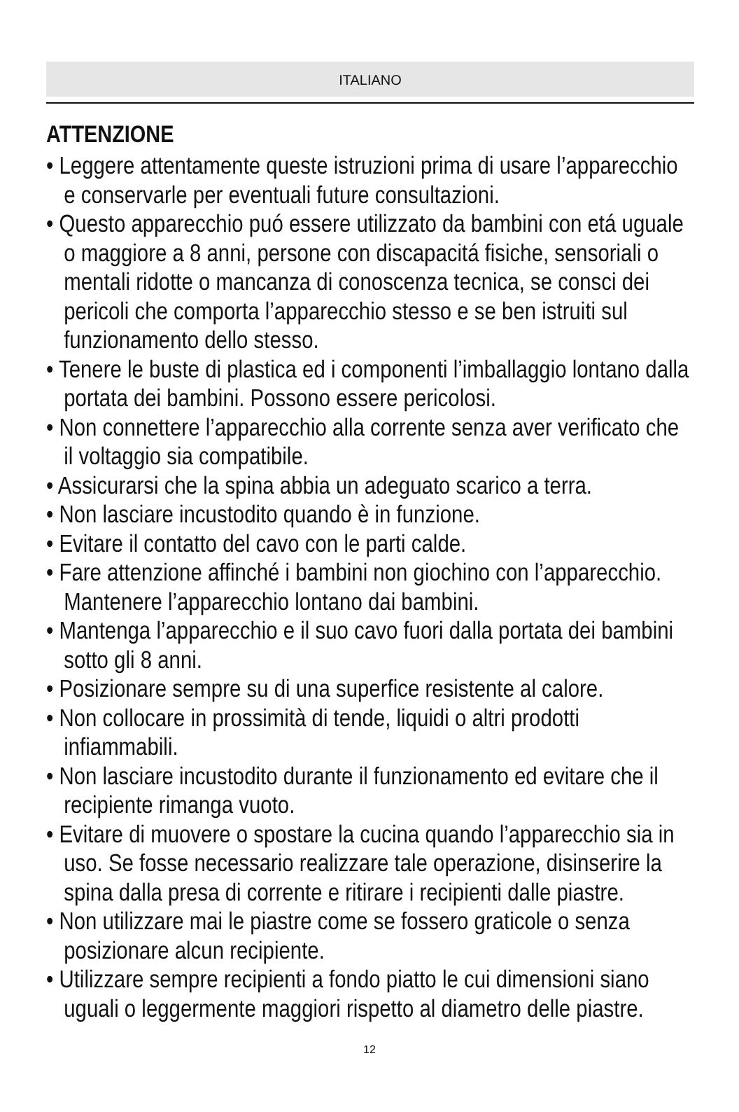ITALIANO
ATTENZIONE
• Leggere attentamente queste istruzioni prima di usare l’apparecchio e conservarle per eventuali future consultazioni.
• Questo apparecchio puó essere utilizzato da bambini con etá uguale o maggiore a 8 anni, persone con discapacitá fisiche, sensoriali o mentali ridotte o mancanza di conoscenza tecnica, se consci dei pericoli che comporta l’apparecchio stesso e se ben istruiti sul funzionamento dello stesso.
• Tenere le buste di plastica ed i componenti l’imballaggio lontano dalla portata dei bambini. Possono essere pericolosi.
• Non connettere l’apparecchio alla corrente senza aver verificato che il voltaggio sia compatibile.
• Assicurarsi che la spina abbia un adeguato scarico a terra.
• Non lasciare incustodito quando è in funzione.
• Evitare il contatto del cavo con le parti calde.
• Fare attenzione affinché i bambini non giochino con l’apparecchio. Mantenere l’apparecchio lontano dai bambini.
• Mantenga l’apparecchio e il suo cavo fuori dalla portata dei bambini sotto gli 8 anni.
• Posizionare sempre su di una superfice resistente al calore.
• Non collocare in prossimità di tende, liquidi o altri prodotti infiammabili.
• Non lasciare incustodito durante il funzionamento ed evitare che il recipiente rimanga vuoto.
• Evitare di muovere o spostare la cucina quando l’apparecchio sia in uso. Se fosse necessario realizzare tale operazione, disinserire la spina dalla presa di corrente e ritirare i recipienti dalle piastre.
• Non utilizzare mai le piastre come se fossero graticole o senza posizionare alcun recipiente.
• Utilizzare sempre recipienti a fondo piatto le cui dimensioni siano uguali o leggermente maggiori rispetto al diametro delle piastre.
12